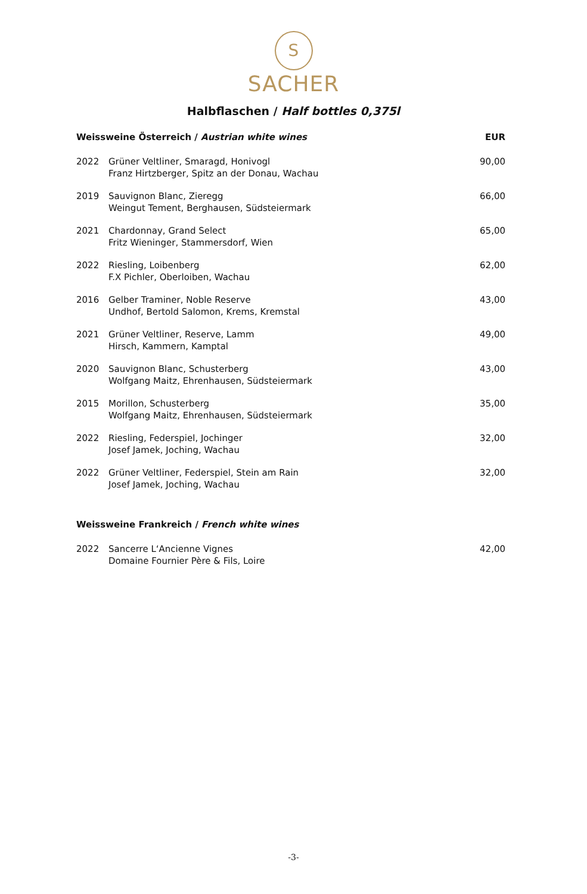S
SACHER
Halbflaschen / Half bottles 0,375l
| Weissweine Österreich / Austrian white wines | | EUR |
| --- | --- | --- |
| 2022 | Grüner Veltliner, Smaragd, Honivogl Franz Hirtzberger, Spitz an der Donau, Wachau | 90,00 |
| 2019 | Sauvignon Blanc, Zieregg Weingut Tement, Berghausen, Südsteiermark | 66,00 |
| 2021 | Chardonnay, Grand Select Fritz Wieninger, Stammersdorf, Wien | 65,00 |
| 2022 | Riesling, Loibenberg F.X Pichler, Oberloiben, Wachau | 62,00 |
| 2016 | Gelber Traminer, Noble Reserve Undhof, Bertold Salomon, Krems, Kremstal | 43,00 |
| 2021 | Grüner Veltliner, Reserve, Lamm Hirsch, Kammern, Kamptal | 49,00 |
| 2020 | Sauvignon Blanc, Schusterberg Wolfgang Maitz, Ehrenhausen, Südsteiermark | 43,00 |
| 2015 | Morillon, Schusterberg Wolfgang Maitz, Ehrenhausen, Südsteiermark | 35,00 |
| 2022 | Riesling, Federspiel, Jochinger Josef Jamek, Joching, Wachau | 32,00 |
| 2022 | Grüner Veltliner, Federspiel, Stein am Rain Josef Jamek, Joching, Wachau | 32,00 |
| Weissweine Frankreich / French white wines | | |
| 2022 | Sancerre L‘Ancienne Vignes Domaine Fournier Père & Fils, Loire | 42,00 |
-3-